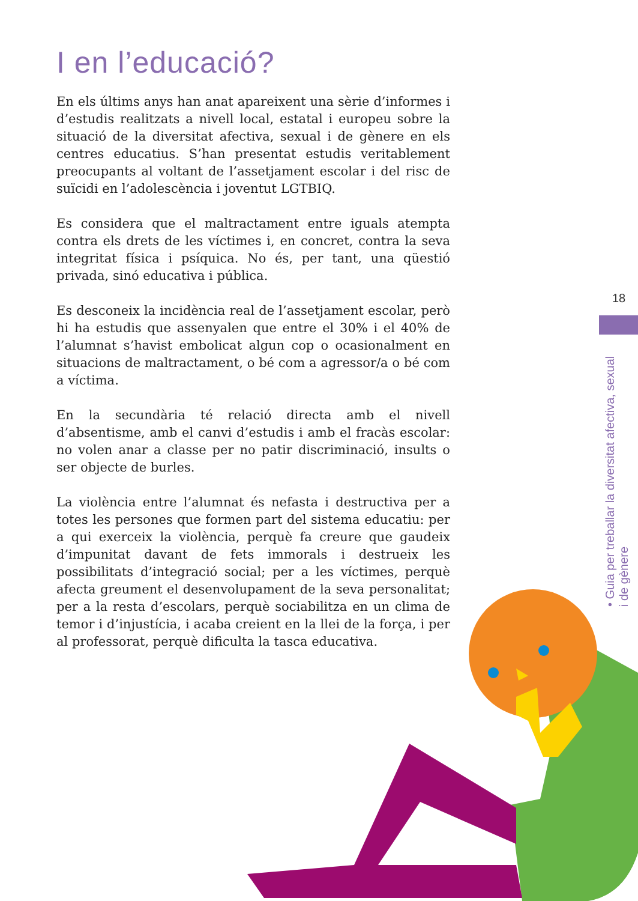I en l’educació?
En els últims anys han anat apareixent una sèrie d’informes i d’estudis realitzats a nivell local, estatal i europeu sobre la situació de la diversitat afectiva, sexual i de gènere en els centres educatius. S’han presentat estudis veritablement preocupants al voltant de l’assetjament escolar i del risc de suïcidi en l’adolescència i joventut LGTBIQ.
Es considera que el maltractament entre iguals atempta contra els drets de les víctimes i, en concret, contra la seva integritat física i psíquica. No és, per tant, una qüestió privada, sinó educativa i pública.
Es desconeix la incidència real de l’assetjament escolar, però hi ha estudis que assenyalen que entre el 30% i el 40% de l’alumnat s’havist embolicat algun cop o ocasionalment en situacions de maltractament, o bé com a agressor/a o bé com a víctima.
En la secundària té relació directa amb el nivell d’absentisme, amb el canvi d’estudis i amb el fracàs escolar: no volen anar a classe per no patir discriminació, insults o ser objecte de burles.
La violència entre l’alumnat és nefasta i destructiva per a totes les persones que formen part del sistema educatiu: per a qui exerceix la violència, perquè fa creure que gaudeix d’impunitat davant de fets immorals i destrueix les possibilitats d’integració social; per a les víctimes, perquè afecta greument el desenvolupament de la seva personalitat; per a la resta d’escolars, perquè sociabilitza en un clima de temor i d’injustícia, i acaba creient en la llei de la força, i per al professorat, perquè dificulta la tasca educativa.
18
• Guia per treballar la diversitat afectiva, sexual i de gènere